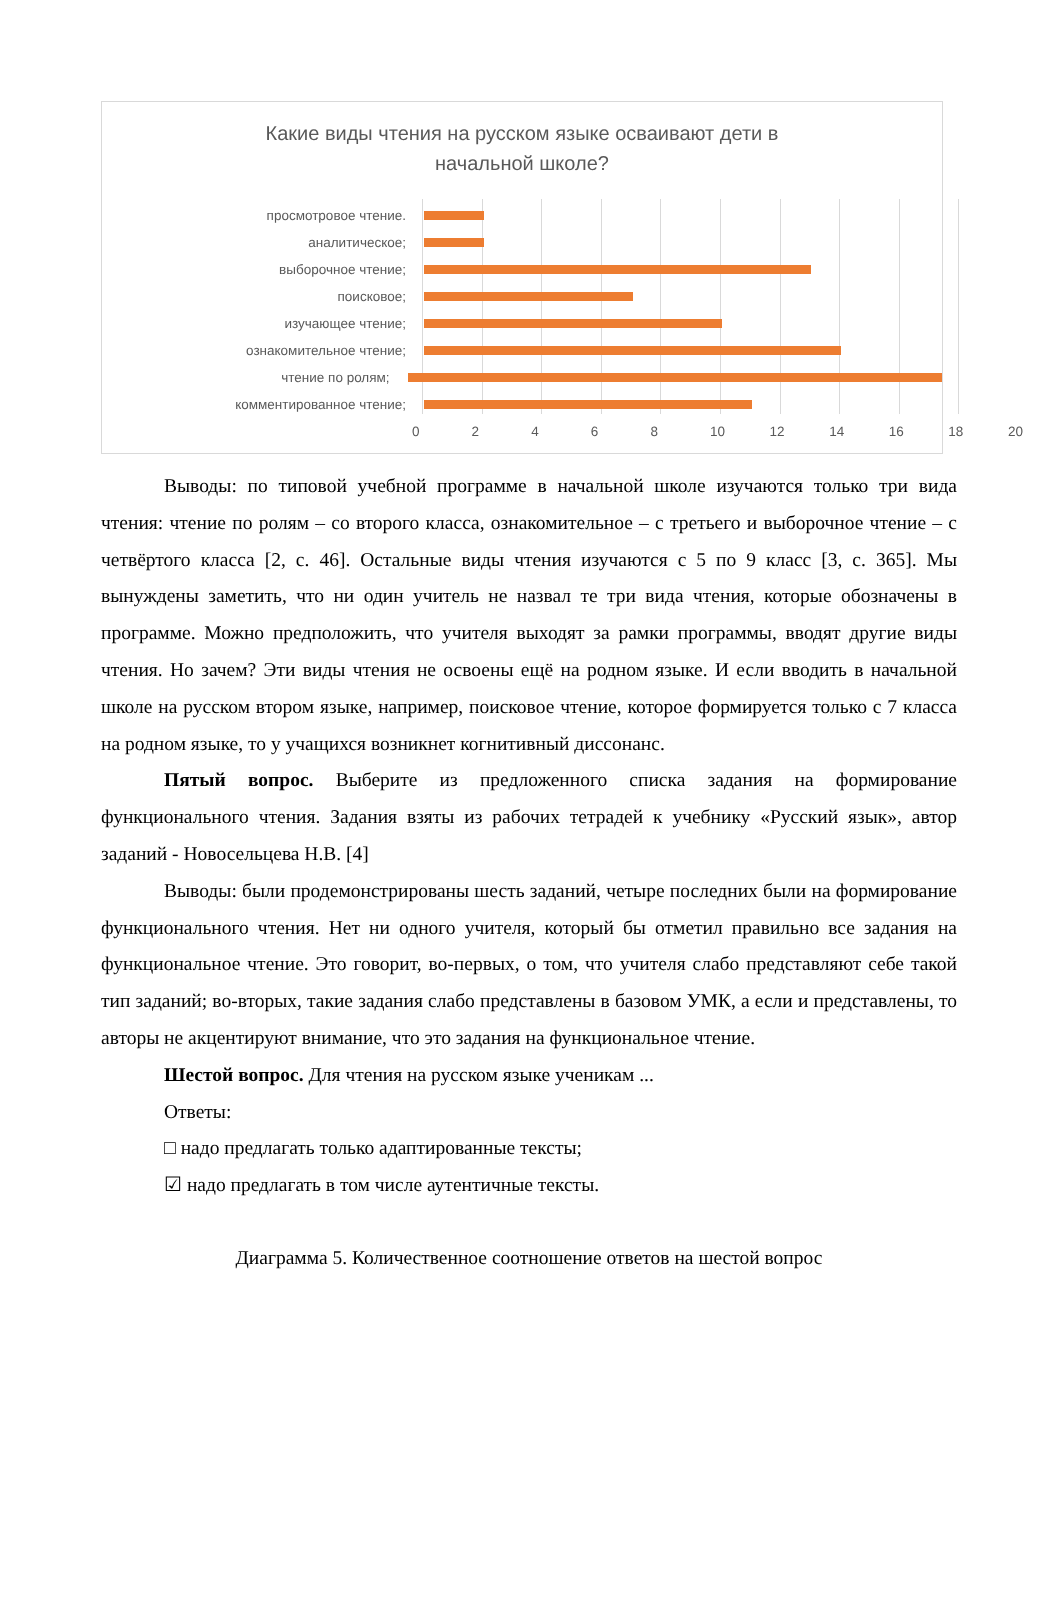Какие виды чтения на русском языке осваивают дети в начальной школе?
просмотровое чтение.
аналитическое;
выборочное чтение;
поисковое;
изучающее чтение;
ознакомительное чтение;
чтение по ролям;
комментированное чтение;
0 2 4 6 8 10 12 14 16 18 20
Выводы: по типовой учебной программе в начальной школе изучаются только три вида чтения: чтение по ролям – со второго класса, ознакомительное – с третьего и выборочное чтение – с четвёртого класса [2, с. 46]. Остальные виды чтения изучаются с 5 по 9 класс [3, с. 365]. Мы вынуждены заметить, что ни один учитель не назвал те три вида чтения, которые обозначены в программе. Можно предположить, что учителя выходят за рамки программы, вводят другие виды чтения. Но зачем? Эти виды чтения не освоены ещё на родном языке. И если вводить в начальной школе на русском втором языке, например, поисковое чтение, которое формируется только с 7 класса на родном языке, то у учащихся возникнет когнитивный диссонанс.
Пятый вопрос. Выберите из предложенного списка задания на формирование функционального чтения. Задания взяты из рабочих тетрадей к учебнику «Русский язык», автор заданий - Новосельцева Н.В. [4]
Выводы: были продемонстрированы шесть заданий, четыре последних были на формирование функционального чтения. Нет ни одного учителя, который бы отметил правильно все задания на функциональное чтение. Это говорит, во-первых, о том, что учителя слабо представляют себе такой тип заданий; во-вторых, такие задания слабо представлены в базовом УМК, а если и представлены, то авторы не акцентируют внимание, что это задания на функциональное чтение.
Шестой вопрос. Для чтения на русском языке ученикам ...
Ответы:
□ надо предлагать только адаптированные тексты;
☑ надо предлагать в том числе аутентичные тексты.
Диаграмма 5. Количественное соотношение ответов на шестой вопрос